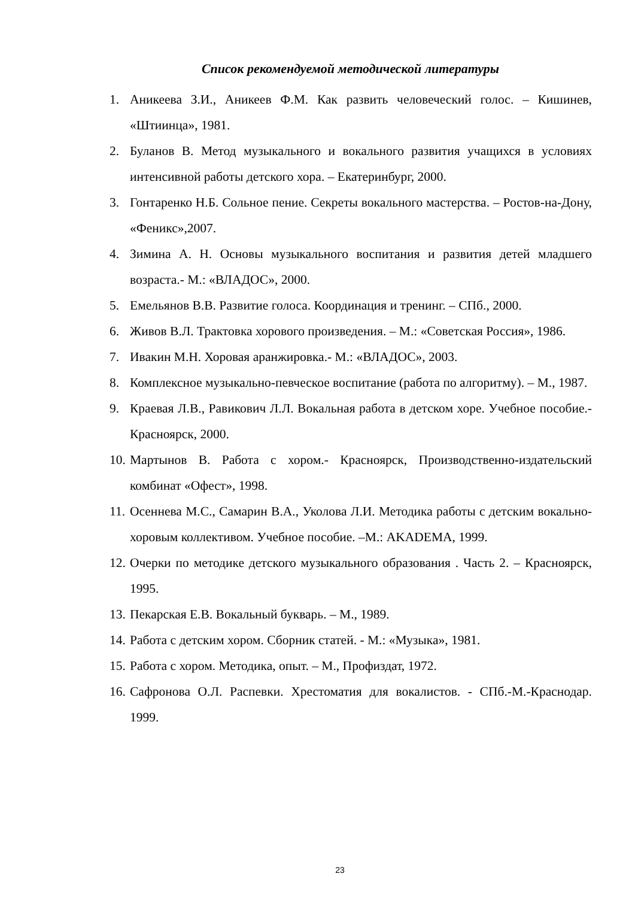Список рекомендуемой методической литературы
1. Аникеева З.И., Аникеев Ф.М. Как развить человеческий голос. – Кишинев, «Штиинца», 1981.
2. Буланов В. Метод музыкального и вокального развития учащихся в условиях интенсивной работы детского хора. – Екатеринбург, 2000.
3. Гонтаренко Н.Б. Сольное пение. Секреты вокального мастерства. – Ростов-на-Дону, «Феникс»,2007.
4. Зимина А. Н. Основы музыкального воспитания и развития детей младшего возраста.- М.: «ВЛАДОС», 2000.
5. Емельянов В.В. Развитие голоса. Координация и тренинг. – СПб., 2000.
6. Живов В.Л. Трактовка хорового произведения. – М.: «Советская Россия», 1986.
7. Ивакин М.Н. Хоровая аранжировка.- М.: «ВЛАДОС», 2003.
8. Комплексное музыкально-певческое воспитание (работа по алгоритму). – М., 1987.
9. Краевая Л.В., Равикович Л.Л. Вокальная работа в детском хоре. Учебное пособие.- Красноярск, 2000.
10. Мартынов В. Работа с хором.- Красноярск, Производственно-издательский комбинат «Офест», 1998.
11. Осеннева М.С., Самарин В.А., Уколова Л.И. Методика работы с детским вокально-хоровым коллективом. Учебное пособие. –М.: AKADEMA, 1999.
12. Очерки по методике детского музыкального образования . Часть 2. – Красноярск, 1995.
13. Пекарская Е.В. Вокальный букварь. – М., 1989.
14. Работа с детским хором. Сборник статей. - М.: «Музыка», 1981.
15. Работа с хором. Методика, опыт. – М., Профиздат, 1972.
16. Сафронова О.Л. Распевки. Хрестоматия для вокалистов. - СПб.-М.-Краснодар. 1999.
23